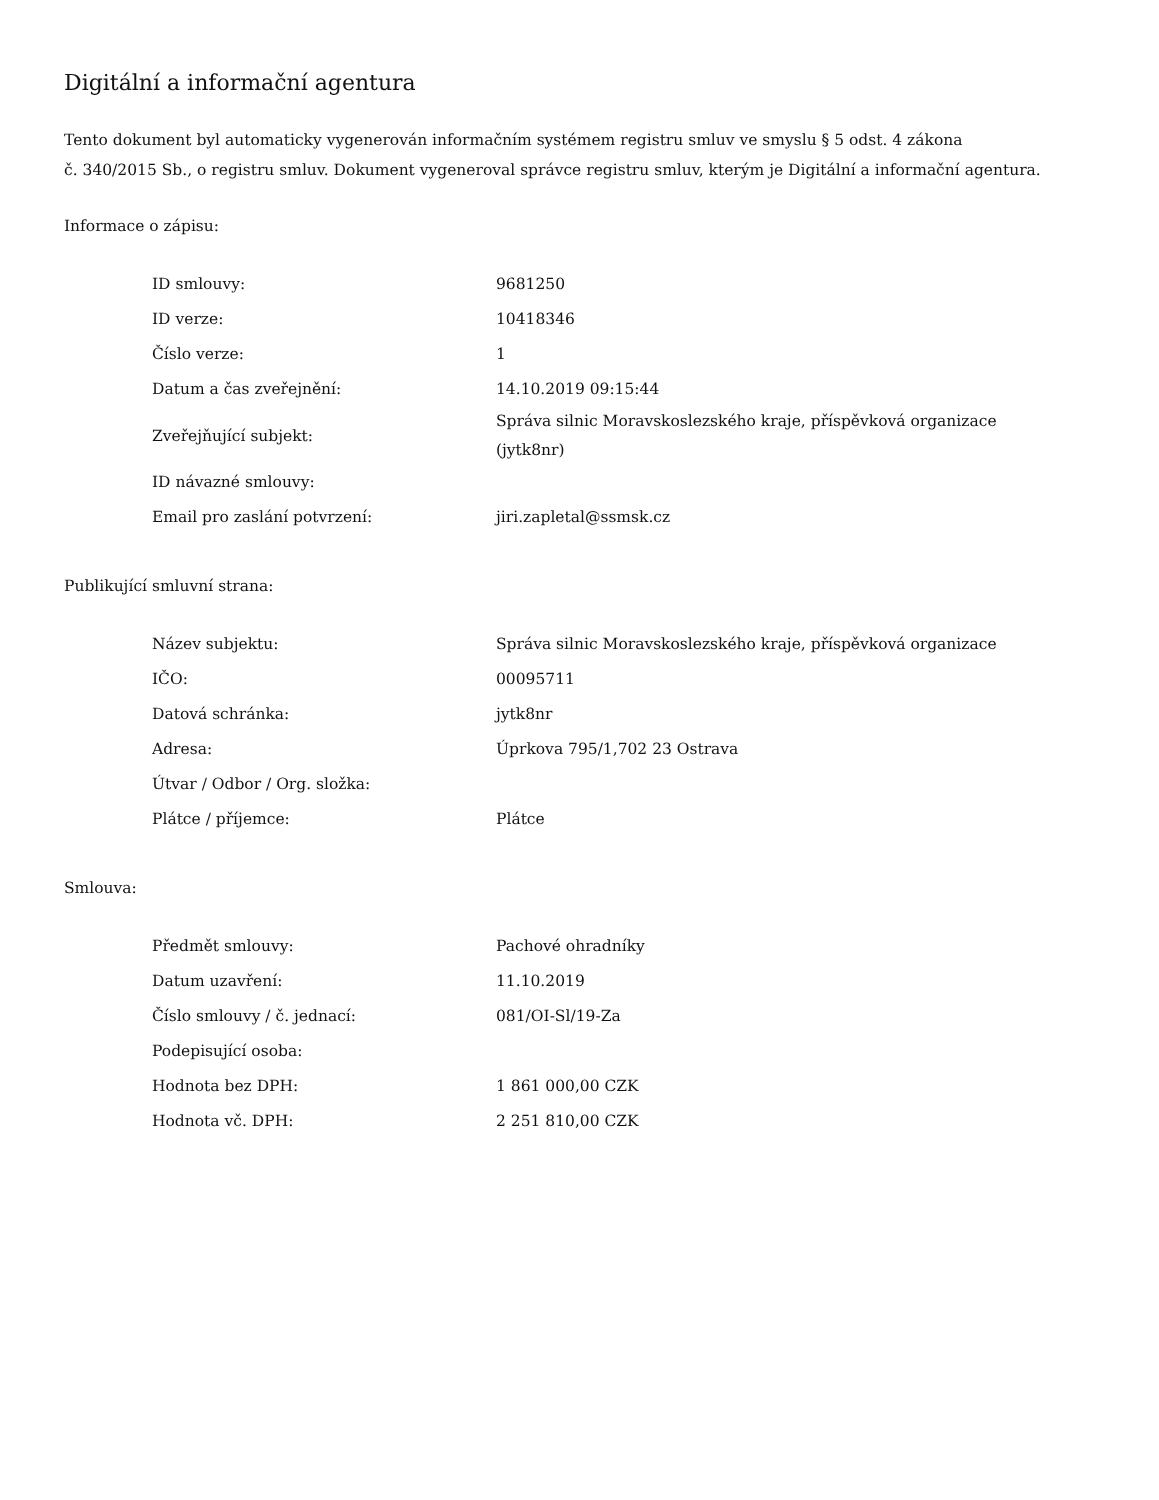Digitální a informační agentura
Tento dokument byl automaticky vygenerován informačním systémem registru smluv ve smyslu § 5 odst. 4 zákona
č. 340/2015 Sb., o registru smluv. Dokument vygeneroval správce registru smluv, kterým je Digitální a informační agentura.
Informace o zápisu:
| ID smlouvy: | 9681250 |
| ID verze: | 10418346 |
| Číslo verze: | 1 |
| Datum a čas zveřejnění: | 14.10.2019 09:15:44 |
| Zveřejňující subjekt: | Správa silnic Moravskoslezského kraje, příspěvková organizace (jytk8nr) |
| ID návazné smlouvy: | |
| Email pro zaslání potvrzení: | jiri.zapletal@ssmsk.cz |
Publikující smluvní strana:
| Název subjektu: | Správa silnic Moravskoslezského kraje, příspěvková organizace |
| IČO: | 00095711 |
| Datová schránka: | jytk8nr |
| Adresa: | Úprkova 795/1,702 23 Ostrava |
| Útvar / Odbor / Org. složka: | |
| Plátce / příjemce: | Plátce |
Smlouva:
| Předmět smlouvy: | Pachové ohradníky |
| Datum uzavření: | 11.10.2019 |
| Číslo smlouvy / č. jednací: | 081/OI-Sl/19-Za |
| Podepisující osoba: | |
| Hodnota bez DPH: | 1 861 000,00 CZK |
| Hodnota vč. DPH: | 2 251 810,00 CZK |